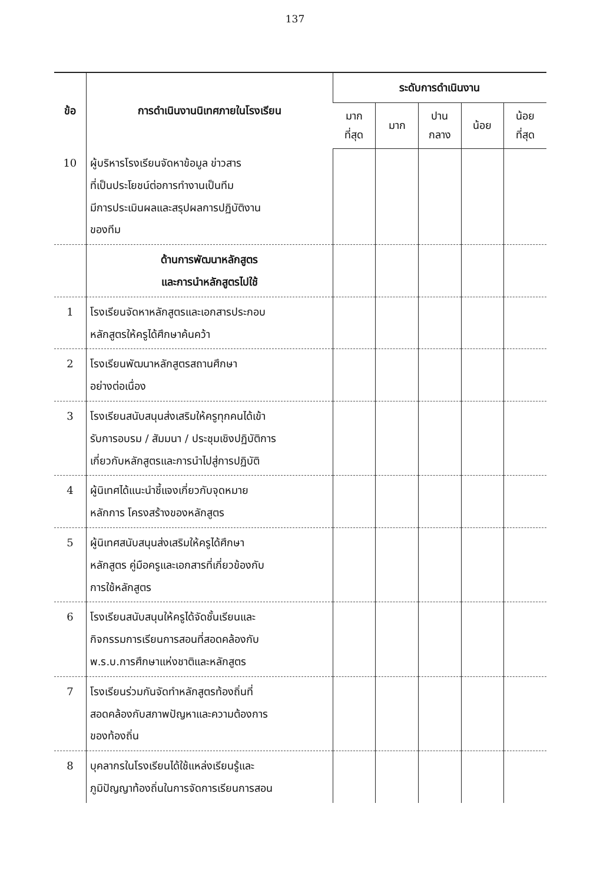137
| ข้อ | การดำเนินงานนิเทศภายในโรงเรียน | ระดับการดำเนินงาน | | | | |
| --- | --- | --- | --- | --- | --- | --- |
| | | มาก ที่สุด | มาก | ปาน กลาง | น้อย | น้อย ที่สุด |
| 10 | ผู้บริหารโรงเรียนจัดหาข้อมูล ข่าวสาร ที่เป็นประโยชน์ต่อการทำงานเป็นทีม มีการประเมินผลและสรุปผลการปฏิบัติงาน ของทีม | | | | | |
| | ด้านการพัฒนาหลักสูตร และการนำหลักสูตรไปใช้ | | | | | |
| 1 | โรงเรียนจัดหาหลักสูตรและเอกสารประกอบ หลักสูตรให้ครูได้ศึกษาค้นคว้า | | | | | |
| 2 | โรงเรียนพัฒนาหลักสูตรสถานศึกษา อย่างต่อเนื่อง | | | | | |
| 3 | โรงเรียนสนับสนุนส่งเสริมให้ครูทุกคนได้เข้า รับการอบรม / สัมมนา / ประชุมเชิงปฏิบัติการ เกี่ยวกับหลักสูตรและการนำไปสู่การปฏิบัติ | | | | | |
| 4 | ผู้นิเทศได้แนะนำชี้แจงเกี่ยวกับจุดหมาย หลักการ โครงสร้างของหลักสูตร | | | | | |
| 5 | ผู้นิเทศสนับสนุนส่งเสริมให้ครูได้ศึกษา หลักสูตร คู่มือครูและเอกสารที่เกี่ยวข้องกับ การใช้หลักสูตร | | | | | |
| 6 | โรงเรียนสนับสนุนให้ครูได้จัดชั้นเรียนและ กิจกรรมการเรียนการสอนที่สอดคล้องกับ พ.ร.บ.การศึกษาแห่งชาติและหลักสูตร | | | | | |
| 7 | โรงเรียนร่วมกันจัดทำหลักสูตรท้องถิ่นที่ สอดคล้องกับสภาพปัญหาและความต้องการ ของท้องถิ่น | | | | | |
| 8 | บุคลากรในโรงเรียนได้ใช้แหล่งเรียนรู้และ ภูมิปัญญาท้องถิ่นในการจัดการเรียนการสอน | | | | | |